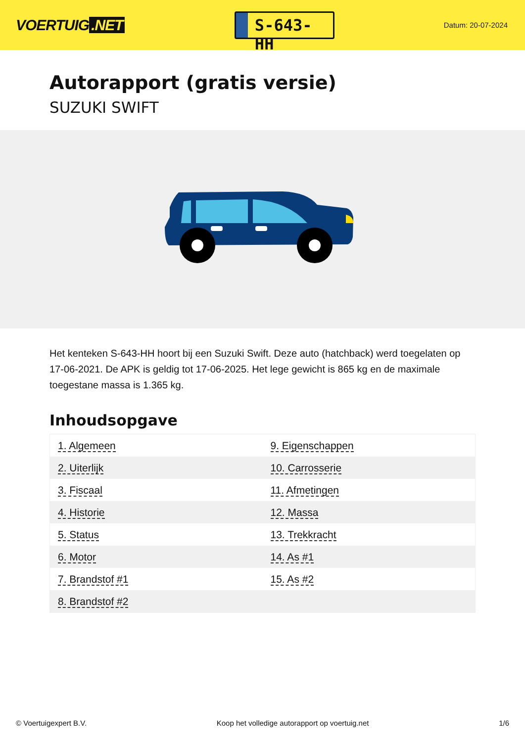VOERTUIG.NET
S-643-HH
Datum: 20-07-2024
Autorapport (gratis versie)
SUZUKI SWIFT
Het kenteken S-643-HH hoort bij een Suzuki Swift. Deze auto (hatchback) werd toegelaten op 17-06-2021. De APK is geldig tot 17-06-2025. Het lege gewicht is 865 kg en de maximale toegestane massa is 1.365 kg.
Inhoudsopgave
| 1. Algemeen | 9. Eigenschappen |
| 2. Uiterlijk | 10. Carrosserie |
| 3. Fiscaal | 11. Afmetingen |
| 4. Historie | 12. Massa |
| 5. Status | 13. Trekkracht |
| 6. Motor | 14. As #1 |
| 7. Brandstof #1 | 15. As #2 |
| 8. Brandstof #2 | |
© Voertuigexpert B.V. Koop het volledige autorapport op voertuig.net 1/6